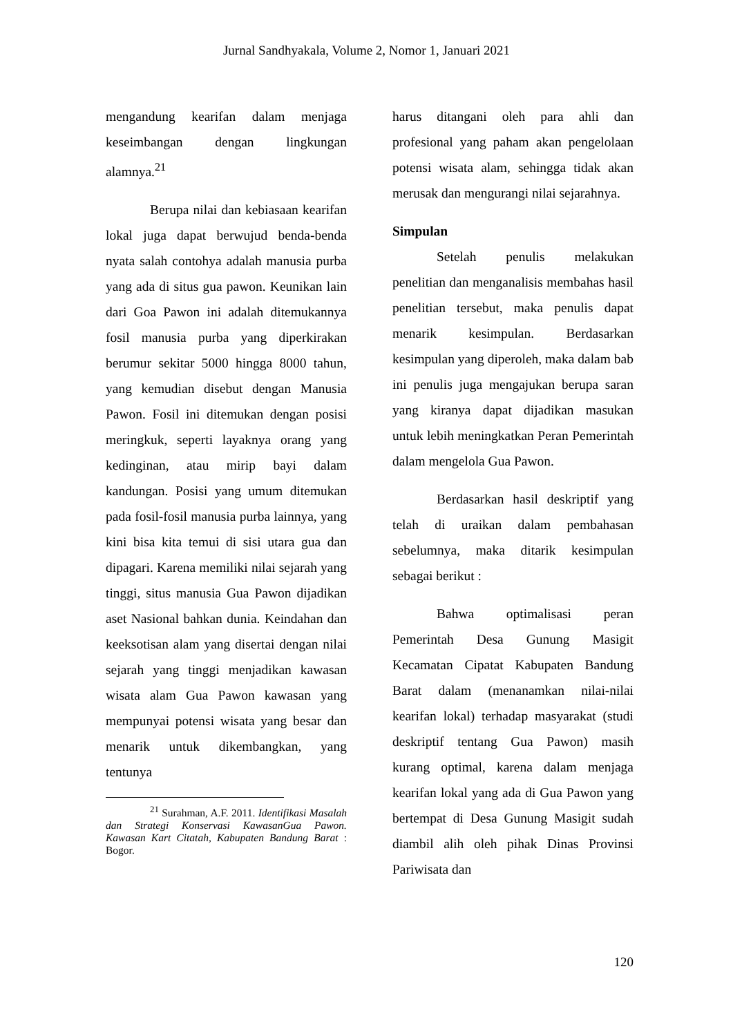Jurnal Sandhyakala, Volume 2, Nomor 1, Januari 2021
mengandung kearifan dalam menjaga keseimbangan dengan lingkungan alamnya.<sup>21</sup>
Berupa nilai dan kebiasaan kearifan lokal juga dapat berwujud benda-benda nyata salah contohya adalah manusia purba yang ada di situs gua pawon. Keunikan lain dari Goa Pawon ini adalah ditemukannya fosil manusia purba yang diperkirakan berumur sekitar 5000 hingga 8000 tahun, yang kemudian disebut dengan Manusia Pawon. Fosil ini ditemukan dengan posisi meringkuk, seperti layaknya orang yang kedinginan, atau mirip bayi dalam kandungan. Posisi yang umum ditemukan pada fosil-fosil manusia purba lainnya, yang kini bisa kita temui di sisi utara gua dan dipagari. Karena memiliki nilai sejarah yang tinggi, situs manusia Gua Pawon dijadikan aset Nasional bahkan dunia. Keindahan dan keeksotisan alam yang disertai dengan nilai sejarah yang tinggi menjadikan kawasan wisata alam Gua Pawon kawasan yang mempunyai potensi wisata yang besar dan menarik untuk dikembangkan, yang tentunya
<sup>21</sup> Surahman, A.F. 2011. Identifikasi Masalah dan Strategi Konservasi KawasanGua Pawon. Kawasan Kart Citatah, Kabupaten Bandung Barat : Bogor.
harus ditangani oleh para ahli dan profesional yang paham akan pengelolaan potensi wisata alam, sehingga tidak akan merusak dan mengurangi nilai sejarahnya.
Simpulan
Setelah penulis melakukan penelitian dan menganalisis membahas hasil penelitian tersebut, maka penulis dapat menarik kesimpulan. Berdasarkan kesimpulan yang diperoleh, maka dalam bab ini penulis juga mengajukan berupa saran yang kiranya dapat dijadikan masukan untuk lebih meningkatkan Peran Pemerintah dalam mengelola Gua Pawon.
Berdasarkan hasil deskriptif yang telah di uraikan dalam pembahasan sebelumnya, maka ditarik kesimpulan sebagai berikut :
Bahwa optimalisasi peran Pemerintah Desa Gunung Masigit Kecamatan Cipatat Kabupaten Bandung Barat dalam (menanamkan nilai-nilai kearifan lokal) terhadap masyarakat (studi deskriptif tentang Gua Pawon) masih kurang optimal, karena dalam menjaga kearifan lokal yang ada di Gua Pawon yang bertempat di Desa Gunung Masigit sudah diambil alih oleh pihak Dinas Provinsi Pariwisata dan
120